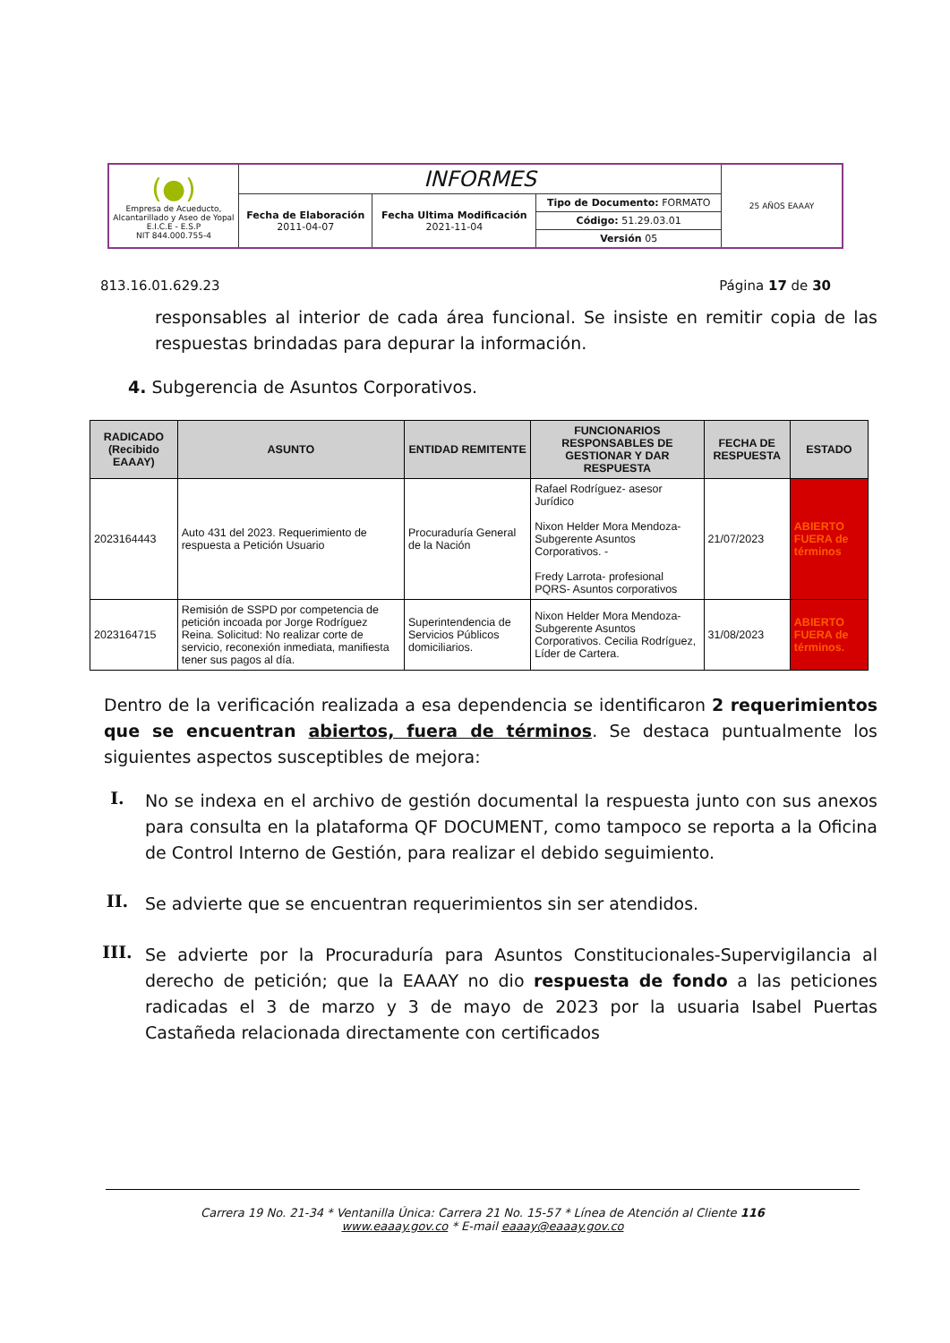| (●) Empresa de Acueducto, Alcantarillado y Aseo de Yopal E.I.C.E - E.S.P NIT 844.000.755-4 | INFORMES | | | 25 AÑOS EAAAY |
| | Fecha de Elaboración 2011-04-07 | Fecha Ultima Modificación 2021-11-04 | Tipo de Documento: FORMATO Código: 51.29.03.01 Versión 05 | |
813.16.01.629.23 Página 17 de 30
responsables al interior de cada área funcional. Se insiste en remitir copia de las respuestas brindadas para depurar la información.
4. Subgerencia de Asuntos Corporativos.
| RADICADO (Recibido EAAAY) | ASUNTO | ENTIDAD REMITENTE | FUNCIONARIOS RESPONSABLES DE GESTIONAR Y DAR RESPUESTA | FECHA DE RESPUESTA | ESTADO |
| --- | --- | --- | --- | --- | --- |
| 2023164443 | Auto 431 del 2023. Requerimiento de respuesta a Petición Usuario | Procuraduría General de la Nación | Rafael Rodríguez- asesor Jurídico Nixon Helder Mora Mendoza- Subgerente Asuntos Corporativos. - Fredy Larrota- profesional PQRS- Asuntos corporativos | 21/07/2023 | ABIERTO FUERA de términos |
| 2023164715 | Remisión de SSPD por competencia de petición incoada por Jorge Rodríguez Reina. Solicitud: No realizar corte de servicio, reconexión inmediata, manifiesta tener sus pagos al día. | Superintendencia de Servicios Públicos domiciliarios. | Nixon Helder Mora Mendoza- Subgerente Asuntos Corporativos. Cecilia Rodríguez, Líder de Cartera. | 31/08/2023 | ABIERTO FUERA de términos. |
Dentro de la verificación realizada a esa dependencia se identificaron 2 requerimientos que se encuentran abiertos, fuera de términos. Se destaca puntualmente los siguientes aspectos susceptibles de mejora:
I. No se indexa en el archivo de gestión documental la respuesta junto con sus anexos para consulta en la plataforma QF DOCUMENT, como tampoco se reporta a la Oficina de Control Interno de Gestión, para realizar el debido seguimiento.
II. Se advierte que se encuentran requerimientos sin ser atendidos.
III. Se advierte por la Procuraduría para Asuntos Constitucionales-Supervigilancia al derecho de petición; que la EAAAY no dio respuesta de fondo a las peticiones radicadas el 3 de marzo y 3 de mayo de 2023 por la usuaria Isabel Puertas Castañeda relacionada directamente con certificados
Carrera 19 No. 21-34 * Ventanilla Única: Carrera 21 No. 15-57 * Línea de Atención al Cliente 116
www.eaaay.gov.co * E-mail eaaay@eaaay.gov.co